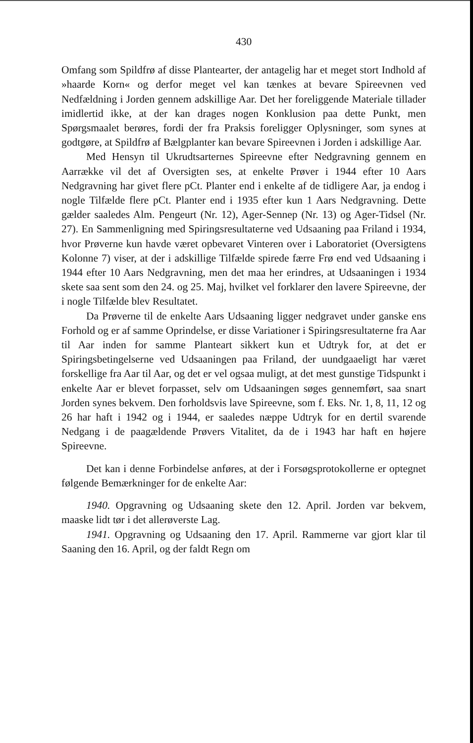430
Omfang som Spildfrø af disse Plantearter, der antagelig har et meget stort Indhold af »haarde Korn« og derfor meget vel kan tænkes at bevare Spireevnen ved Nedfældning i Jorden gennem adskillige Aar. Det her foreliggende Materiale tillader imidlertid ikke, at der kan drages nogen Konklusion paa dette Punkt, men Spørgsmaalet berøres, fordi der fra Praksis foreligger Oplysninger, som synes at godtgøre, at Spildfrø af Bælgplanter kan bevare Spireevnen i Jorden i adskillige Aar.
Med Hensyn til Ukrudtsarternes Spireevne efter Nedgravning gennem en Aarrække vil det af Oversigten ses, at enkelte Prøver i 1944 efter 10 Aars Nedgravning har givet flere pCt. Planter end i enkelte af de tidligere Aar, ja endog i nogle Tilfælde flere pCt. Planter end i 1935 efter kun 1 Aars Nedgravning. Dette gælder saaledes Alm. Pengeurt (Nr. 12), Ager-Sennep (Nr. 13) og Ager-Tidsel (Nr. 27). En Sammenligning med Spiringsresultaterne ved Udsaaning paa Friland i 1934, hvor Prøverne kun havde været opbevaret Vinteren over i Laboratoriet (Oversigtens Kolonne 7) viser, at der i adskillige Tilfælde spirede færre Frø end ved Udsaaning i 1944 efter 10 Aars Nedgravning, men det maa her erindres, at Udsaaningen i 1934 skete saa sent som den 24. og 25. Maj, hvilket vel forklarer den lavere Spireevne, der i nogle Tilfælde blev Resultatet.
Da Prøverne til de enkelte Aars Udsaaning ligger nedgravet under ganske ens Forhold og er af samme Oprindelse, er disse Variationer i Spiringsresultaterne fra Aar til Aar inden for samme Planteart sikkert kun et Udtryk for, at det er Spiringsbetingelserne ved Udsaaningen paa Friland, der uundgaaeligt har været forskellige fra Aar til Aar, og det er vel ogsaa muligt, at det mest gunstige Tidspunkt i enkelte Aar er blevet forpasset, selv om Udsaaningen søges gennemført, saa snart Jorden synes bekvem. Den forholdsvis lave Spireevne, som f. Eks. Nr. 1, 8, 11, 12 og 26 har haft i 1942 og i 1944, er saaledes næppe Udtryk for en dertil svarende Nedgang i de paagældende Prøvers Vitalitet, da de i 1943 har haft en højere Spireevne.
Det kan i denne Forbindelse anføres, at der i Forsøgsprotokollerne er optegnet følgende Bemærkninger for de enkelte Aar:
1940. Opgravning og Udsaaning skete den 12. April. Jorden var bekvem, maaske lidt tør i det allerøverste Lag.
1941. Opgravning og Udsaaning den 17. April. Rammerne var gjort klar til Saaning den 16. April, og der faldt Regn om